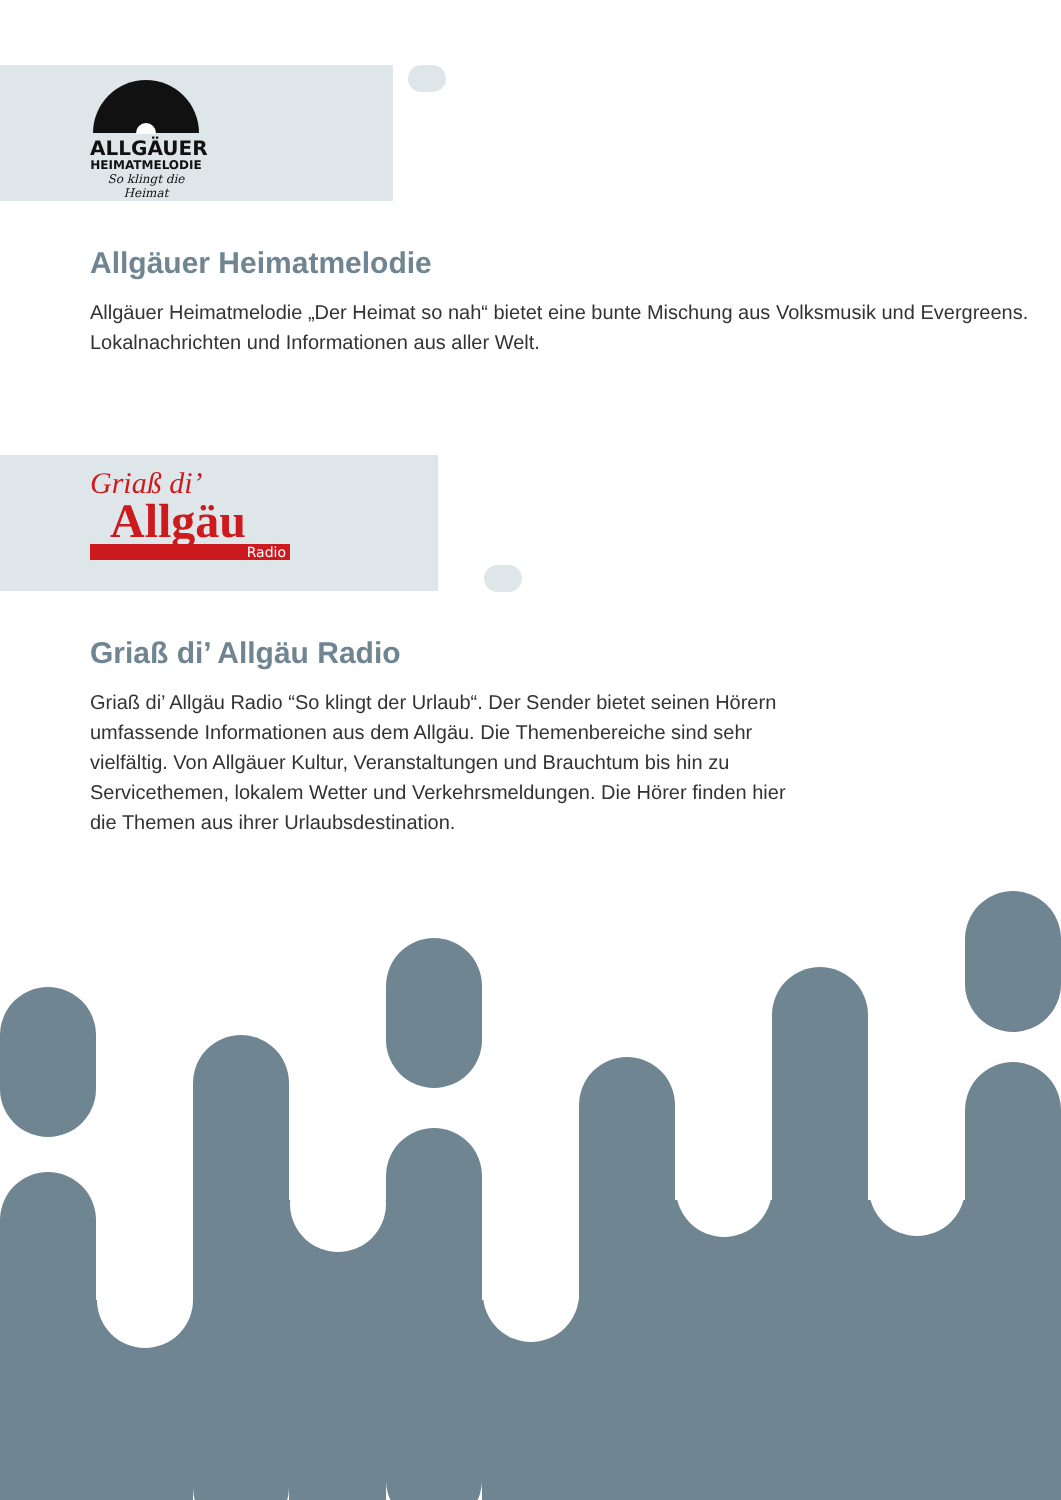ALLGÄUER
HEIMATMELODIE
So klingt die Heimat
Allgäuer Heimatmelodie
Allgäuer Heimatmelodie „Der Heimat so nah“ bietet eine bunte Mischung aus Volksmusik und Evergreens. Lokalnachrichten und Informationen aus aller Welt.
Griaß di’
Allgäu
Radio
Griaß di’ Allgäu Radio
Griaß di’ Allgäu Radio “So klingt der Urlaub“. Der Sender bietet seinen Hörern umfassende Informationen aus dem Allgäu. Die Themenbereiche sind sehr vielfältig. Von Allgäuer Kultur, Veranstaltungen und Brauchtum bis hin zu Servicethemen, lokalem Wetter und Verkehrsmeldungen. Die Hörer finden hier die Themen aus ihrer Urlaubsdestination.